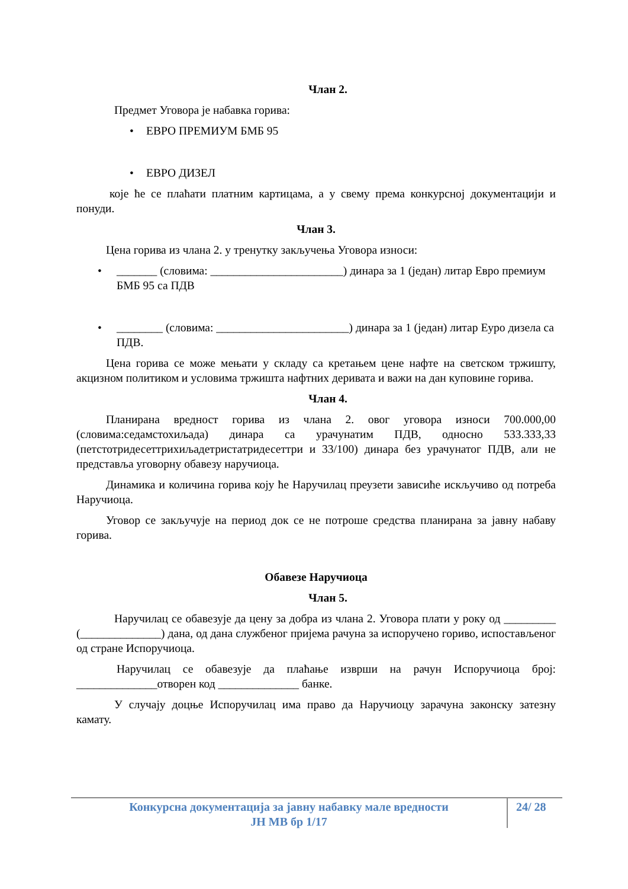Члан 2.
Предмет Уговора је набавка горива:
• ЕВРО ПРЕМИУМ БМБ 95
• ЕВРО ДИЗЕЛ
које ће се плаћати платним картицама, а у свему према конкурсној документацији и понуди.
Члан 3.
Цена горива из члана 2. у тренутку закључења Уговора износи:
• _______ (словима: _______________________) динара за 1 (један) литар Евро премиум БМБ 95 са ПДВ
• ________ (словима: _______________________) динара за 1 (један) литар Еуро дизела са ПДВ.
Цена горива се може мењати у складу са кретањем цене нафте на светском тржишту, акцизном политиком и условима тржишта нафтних деривата и важи на дан куповине горива.
Члан 4.
Планирана вредност горива из члана 2. овог уговора износи 700.000,00 (словима:седамстохиљада) динара са урачунатим ПДВ, односно 533.333,33 (петстотридесеттрихиљадетристатридесеттри и 33/100) динара без урачунатог ПДВ, али не представља уговорну обавезу наручиоца.
Динамика и количина горива коју ће Наручилац преузети зависиће искључиво од потреба Наручиоца.
Уговор се закључује на период док се не потроше средства планирана за јавну набаву горива.
Обавезе Наручиоца
Члан 5.
Наручилац се обавезује да цену за добра из члана 2. Уговора плати у року од _________ (______________) дана, од дана службеног пријема рачуна за испоручено гориво, испостављеног од стране Испоручиоца.
Наручилац се обавезује да плаћање изврши на рачун Испоручиоца број: ______________отворен код ______________ банке.
У случају доцње Испоручилац има право да Наручиоцу зарачуна законску затезну камату.
Конкурсна документација за јавну набавку мале вредности
ЈН МВ бр 1/17
24/ 28